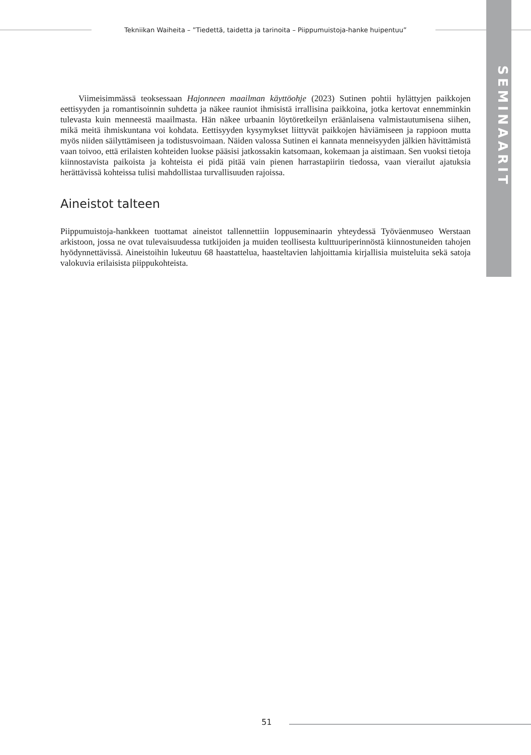Tekniikan Waiheita – ”Tiedettä, taidetta ja tarinoita – Piippumuistoja-hanke huipentuu”
SEMINAARIT
Viimeisimmässä teoksessaan Hajonneen maailman käyttöohje (2023) Sutinen pohtii hylättyjen paikkojen eettisyyden ja romantisoinnin suhdetta ja näkee rauniot ihmisistä irrallisina paikkoina, jotka kertovat ennemminkin tulevasta kuin menneestä maailmasta. Hän näkee urbaanin löytöretkeilyn eräänlaisena valmistautumisena siihen, mikä meitä ihmiskuntana voi kohdata. Eettisyyden kysymykset liittyvät paikkojen häviämiseen ja rappioon mutta myös niiden säilyttämiseen ja todistusvoimaan. Näiden valossa Sutinen ei kannata menneisyyden jälkien hävittämistä vaan toivoo, että erilaisten kohteiden luokse pääsisi jatkossakin katsomaan, kokemaan ja aistimaan. Sen vuoksi tietoja kiinnostavista paikoista ja kohteista ei pidä pitää vain pienen harrastapiirin tiedossa, vaan vierailut ajatuksia herättävissä kohteissa tulisi mahdollistaa turvallisuuden rajoissa.
Aineistot talteen
Piippumuistoja-hankkeen tuottamat aineistot tallennettiin loppuseminaarin yhteydessä Työväenmuseo Werstaan arkistoon, jossa ne ovat tulevaisuudessa tutkijoiden ja muiden teollisesta kulttuuriperinnöstä kiinnostuneiden tahojen hyödynnettävissä. Aineistoihin lukeutuu 68 haastattelua, haasteltavien lahjoittamia kirjallisia muisteluita sekä satoja valokuvia erilaisista piippukohteista.
51